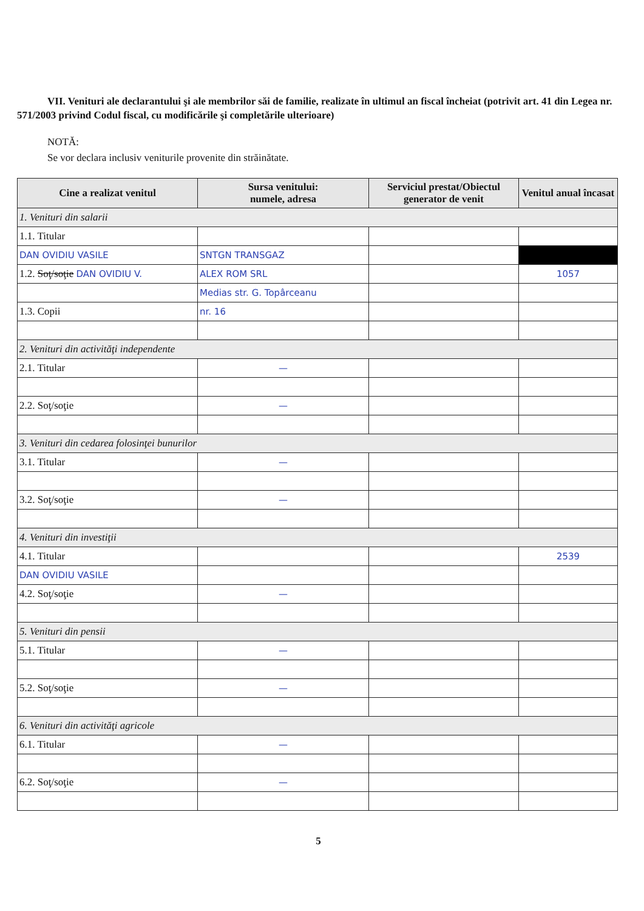VII. Venituri ale declarantului şi ale membrilor săi de familie, realizate în ultimul an fiscal încheiat (potrivit art. 41 din Legea nr. 571/2003 privind Codul fiscal, cu modificările şi completările ulterioare)
NOTĂ:
Se vor declara inclusiv veniturile provenite din străinătate.
| Cine a realizat venitul | Sursa venitului: numele, adresa | Serviciul prestat/Obiectul generator de venit | Venitul anual încasat |
| --- | --- | --- | --- |
| 1. Venituri din salarii | | | |
| 1.1. Titular | | | |
| DAN OVIDIU VASILE | SNTGN TRANSGAZ | | |
| 1.2. Soţ/soţie DAN OVIDIU V. | ALEX ROM SRL | | 1057 |
| | Medias str. G. Topârceanu | | |
| 1.3. Copii | nr. 16 | | |
| 2. Venituri din activităţi independente | | | |
| 2.1. Titular | — | | |
| 2.2. Soţ/soţie | — | | |
| 3. Venituri din cedarea folosinţei bunurilor | | | |
| 3.1. Titular | — | | |
| 3.2. Soţ/soţie | — | | |
| 4. Venituri din investiţii | | | |
| 4.1. Titular | | | 2539 |
| DAN OVIDIU VASILE | | | |
| 4.2. Soţ/soţie | — | | |
| 5. Venituri din pensii | | | |
| 5.1. Titular | — | | |
| 5.2. Soţ/soţie | — | | |
| 6. Venituri din activităţi agricole | | | |
| 6.1. Titular | — | | |
| 6.2. Soţ/soţie | — | | |
5